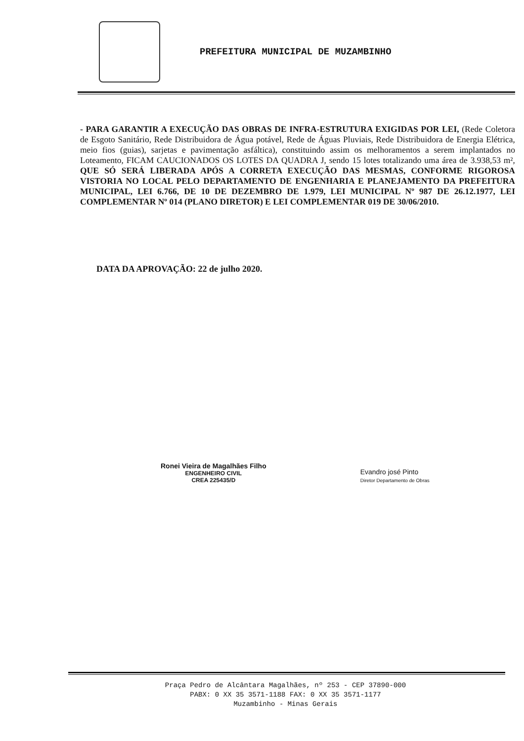PREFEITURA MUNICIPAL DE MUZAMBINHO
- PARA GARANTIR A EXECUÇÃO DAS OBRAS DE INFRA-ESTRUTURA EXIGIDAS POR LEI, (Rede Coletora de Esgoto Sanitário, Rede Distribuidora de Água potável, Rede de Águas Pluviais, Rede Distribuidora de Energia Elétrica, meio fios (guias), sarjetas e pavimentação asfáltica), constituindo assim os melhoramentos a serem implantados no Loteamento, FICAM CAUCIONADOS OS LOTES DA QUADRA J, sendo 15 lotes totalizando uma área de 3.938,53 m², QUE SÓ SERÁ LIBERADA APÓS A CORRETA EXECUÇÃO DAS MESMAS, CONFORME RIGOROSA VISTORIA NO LOCAL PELO DEPARTAMENTO DE ENGENHARIA E PLANEJAMENTO DA PREFEITURA MUNICIPAL, LEI 6.766, DE 10 DE DEZEMBRO DE 1.979, LEI MUNICIPAL Nº 987 DE 26.12.1977, LEI COMPLEMENTAR Nº 014 (PLANO DIRETOR) E LEI COMPLEMENTAR 019 DE 30/06/2010.
DATA DA APROVAÇÃO: 22 de julho 2020.
Ronei Vieira de Magalhães Filho
ENGENHEIRO CIVIL
CREA 225435/D
Evandro josé Pinto
Diretor Departamento de Obras
Praça Pedro de Alcântara Magalhães, nº 253 - CEP 37890-000
PABX: 0 XX 35 3571-1188 FAX: 0 XX 35 3571-1177
Muzambinho - Minas Gerais